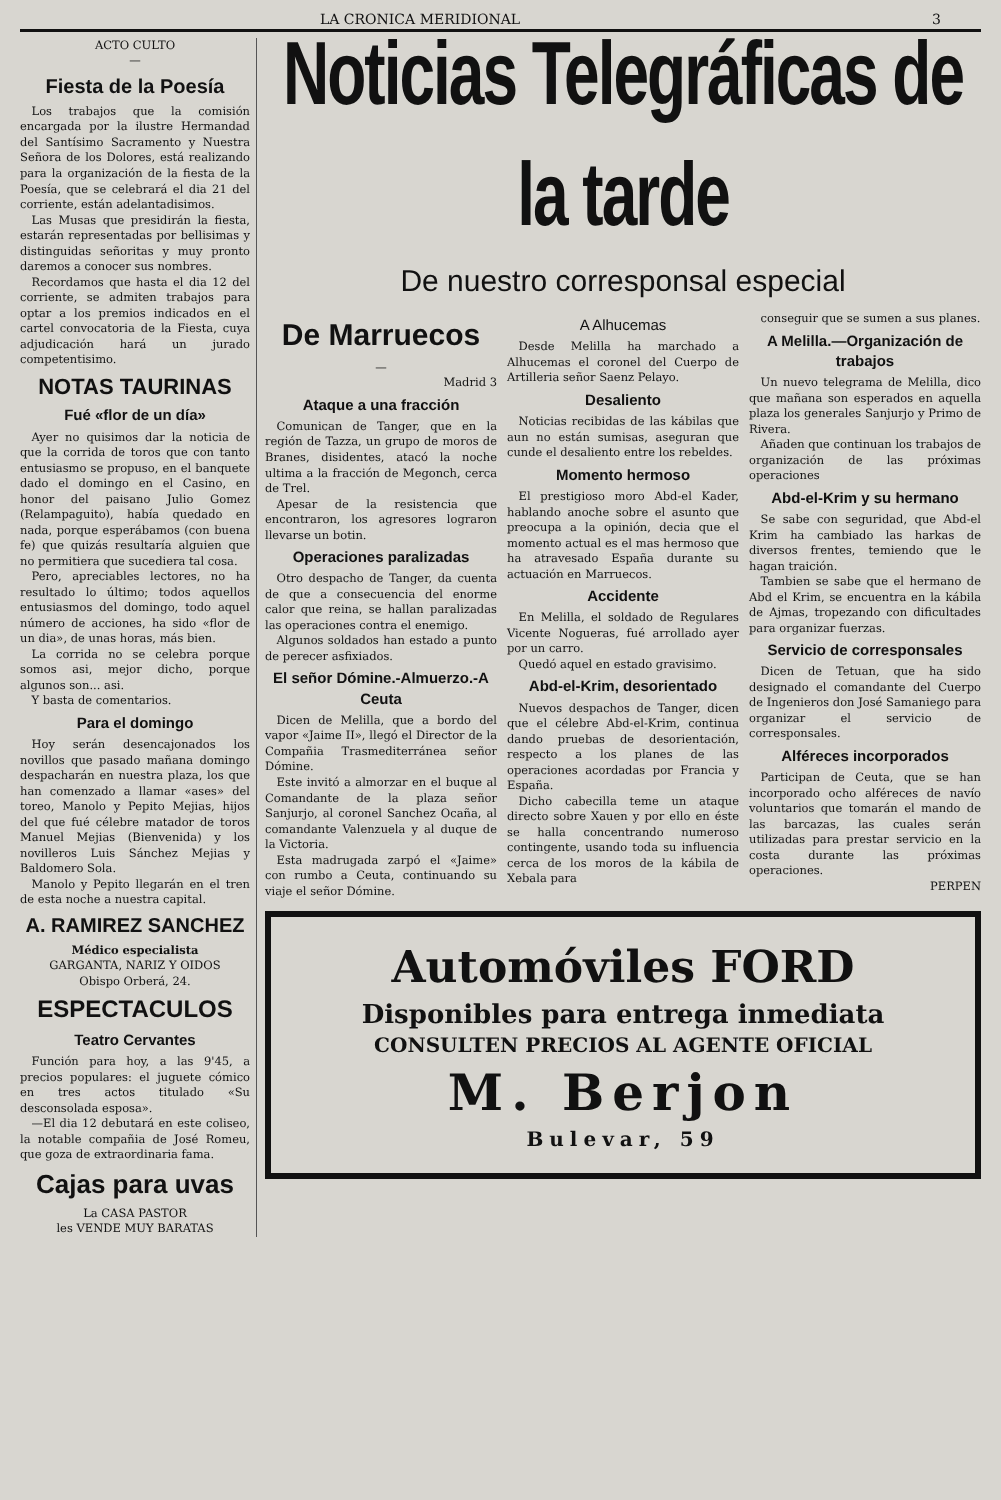LA CRONICA MERIDIONAL 3
ACTO CULTO
—
Fiesta de la Poesía
Los trabajos que la comisión encargada por la ilustre Hermandad del Santísimo Sacramento y Nuestra Señora de los Dolores, está realizando para la organización de la fiesta de la Poesía, que se celebrará el dia 21 del corriente, están adelantadisimos.
Las Musas que presidirán la fiesta, estarán representadas por bellisimas y distinguidas señoritas y muy pronto daremos a conocer sus nombres.
Recordamos que hasta el dia 12 del corriente, se admiten trabajos para optar a los premios indicados en el cartel convocatoria de la Fiesta, cuya adjudicación hará un jurado competentisimo.
NOTAS TAURINAS
Fué «flor de un día»
Ayer no quisimos dar la noticia de que la corrida de toros que con tanto entusiasmo se propuso, en el banquete dado el domingo en el Casino, en honor del paisano Julio Gomez (Relampaguito), había quedado en nada, porque esperábamos (con buena fe) que quizás resultaría alguien que no permitiera que sucediera tal cosa.
Pero, apreciables lectores, no ha resultado lo último; todos aquellos entusiasmos del domingo, todo aquel número de acciones, ha sido «flor de un dia», de unas horas, más bien.
La corrida no se celebra porque somos asi, mejor dicho, porque algunos son... asi.
Y basta de comentarios.
Para el domingo
Hoy serán desencajonados los novillos que pasado mañana domingo despacharán en nuestra plaza, los que han comenzado a llamar «ases» del toreo, Manolo y Pepito Mejias, hijos del que fué célebre matador de toros Manuel Mejias (Bienvenida) y los novilleros Luis Sánchez Mejias y Baldomero Sola.
Manolo y Pepito llegarán en el tren de esta noche a nuestra capital.
A. RAMIREZ SANCHEZ
Médico especialista
GARGANTA, NARIZ Y OIDOS
Obispo Orberá, 24.
ESPECTACULOS
Teatro Cervantes
Función para hoy, a las 9'45, a precios populares: el juguete cómico en tres actos titulado «Su desconsolada esposa».
—El dia 12 debutará en este coliseo, la notable compañia de José Romeu, que goza de extraordinaria fama.
Cajas para uvas
La CASA PASTOR
les VENDE MUY BARATAS
Noticias Telegráficas de la tarde
De nuestro corresponsal especial
De Marruecos
—
Madrid 3
Ataque a una fracción
Comunican de Tanger, que en la región de Tazza, un grupo de moros de Branes, disidentes, atacó la noche ultima a la fracción de Megonch, cerca de Trel.
Apesar de la resistencia que encontraron, los agresores lograron llevarse un botin.
Operaciones paralizadas
Otro despacho de Tanger, da cuenta de que a consecuencia del enorme calor que reina, se hallan paralizadas las operaciones contra el enemigo.
Algunos soldados han estado a punto de perecer asfixiados.
El señor Dómine.-Almuerzo.-A Ceuta
Dicen de Melilla, que a bordo del vapor «Jaime II», llegó el Director de la Compañia Trasmediterránea señor Dómine.
Este invitó a almorzar en el buque al Comandante de la plaza señor Sanjurjo, al coronel Sanchez Ocaña, al comandante Valenzuela y al duque de la Victoria.
Esta madrugada zarpó el «Jaime» con rumbo a Ceuta, continuando su viaje el señor Dómine.
A Alhucemas
Desde Melilla ha marchado a Alhucemas el coronel del Cuerpo de Artilleria señor Saenz Pelayo.
Desaliento
Noticias recibidas de las kábilas que aun no están sumisas, aseguran que cunde el desaliento entre los rebeldes.
Momento hermoso
El prestigioso moro Abd-el Kader, hablando anoche sobre el asunto que preocupa a la opinión, decia que el momento actual es el mas hermoso que ha atravesado España durante su actuación en Marruecos.
Accidente
En Melilla, el soldado de Regulares Vicente Nogueras, fué arrollado ayer por un carro.
Quedó aquel en estado gravisimo.
Abd-el-Krim, desorientado
Nuevos despachos de Tanger, dicen que el célebre Abd-el-Krim, continua dando pruebas de desorientación, respecto a los planes de las operaciones acordadas por Francia y España.
Dicho cabecilla teme un ataque directo sobre Xauen y por ello en éste se halla concentrando numeroso contingente, usando toda su influencia cerca de los moros de la kábila de Xebala para
conseguir que se sumen a sus planes.
A Melilla.—Organización de trabajos
Un nuevo telegrama de Melilla, dico que mañana son esperados en aquella plaza los generales Sanjurjo y Primo de Rivera.
Añaden que continuan los trabajos de organización de las próximas operaciones
Abd-el-Krim y su hermano
Se sabe con seguridad, que Abd-el Krim ha cambiado las harkas de diversos frentes, temiendo que le hagan traición.
Tambien se sabe que el hermano de Abd el Krim, se encuentra en la kábila de Ajmas, tropezando con dificultades para organizar fuerzas.
Servicio de corresponsales
Dicen de Tetuan, que ha sido designado el comandante del Cuerpo de Ingenieros don José Samaniego para organizar el servicio de corresponsales.
Alféreces incorporados
Participan de Ceuta, que se han incorporado ocho alféreces de navío voluntarios que tomarán el mando de las barcazas, las cuales serán utilizadas para prestar servicio en la costa durante las próximas operaciones.
PERPEN
Automóviles FORD
Disponibles para entrega inmediata
CONSULTEN PRECIOS AL AGENTE OFICIAL
M. Berjon
Bulevar, 59